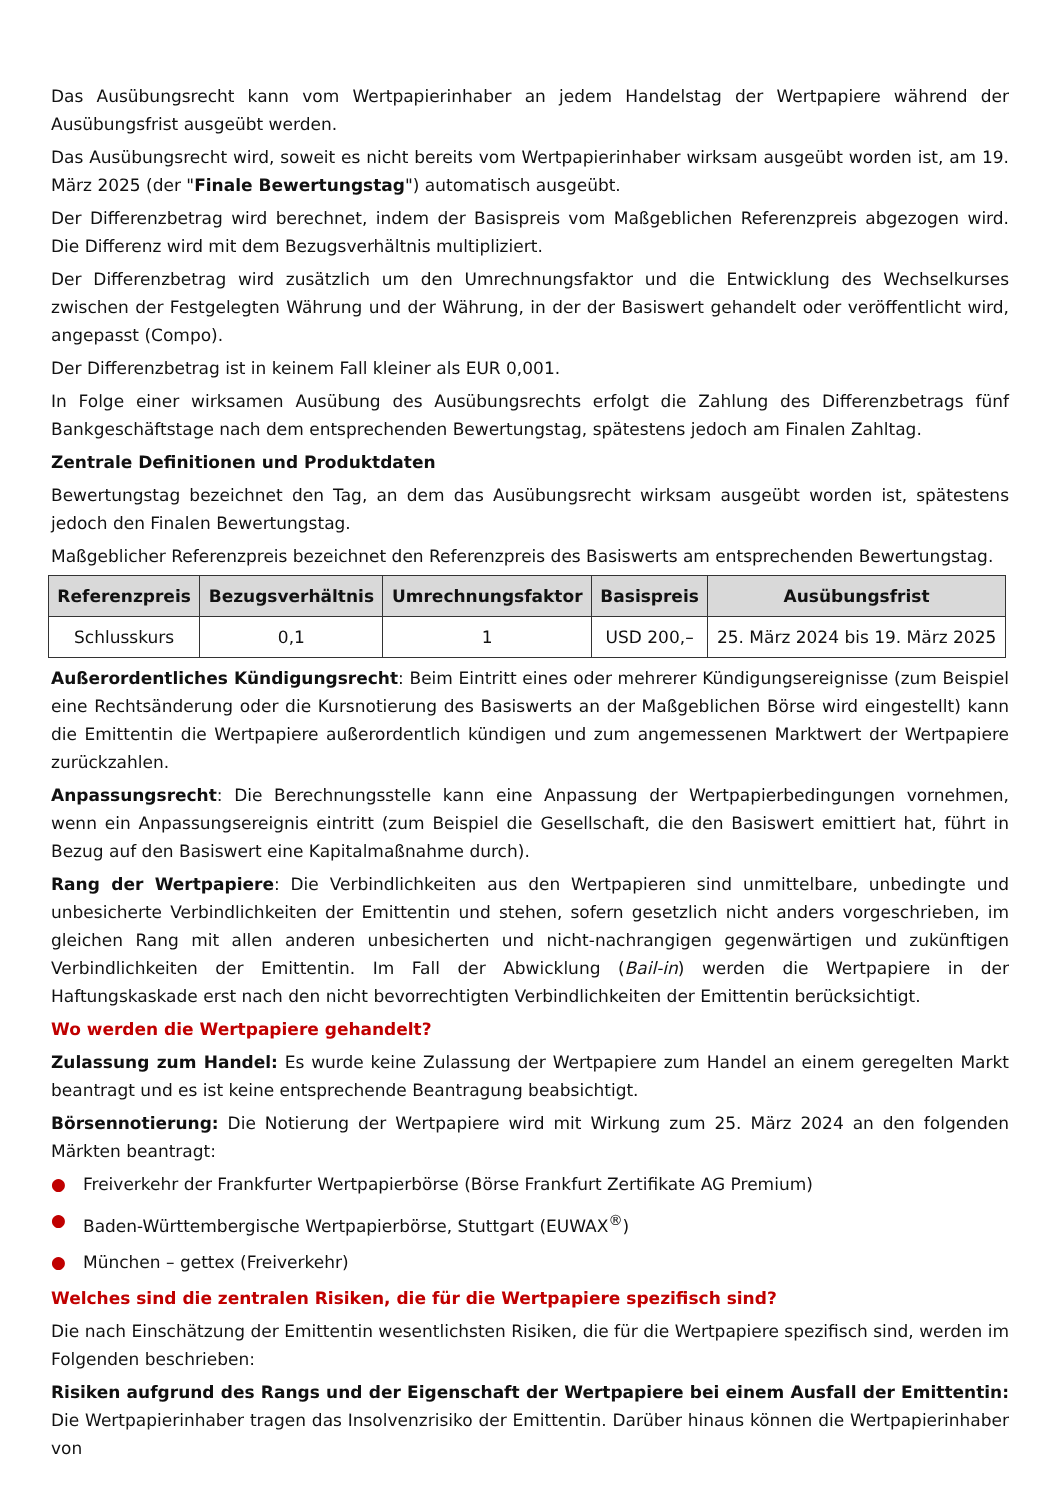Das Ausübungsrecht kann vom Wertpapierinhaber an jedem Handelstag der Wertpapiere während der Ausübungsfrist ausgeübt werden.
Das Ausübungsrecht wird, soweit es nicht bereits vom Wertpapierinhaber wirksam ausgeübt worden ist, am 19. März 2025 (der "Finale Bewertungstag") automatisch ausgeübt.
Der Differenzbetrag wird berechnet, indem der Basispreis vom Maßgeblichen Referenzpreis abgezogen wird. Die Differenz wird mit dem Bezugsverhältnis multipliziert.
Der Differenzbetrag wird zusätzlich um den Umrechnungsfaktor und die Entwicklung des Wechselkurses zwischen der Festgelegten Währung und der Währung, in der der Basiswert gehandelt oder veröffentlicht wird, angepasst (Compo).
Der Differenzbetrag ist in keinem Fall kleiner als EUR 0,001.
In Folge einer wirksamen Ausübung des Ausübungsrechts erfolgt die Zahlung des Differenzbetrags fünf Bankgeschäftstage nach dem entsprechenden Bewertungstag, spätestens jedoch am Finalen Zahltag.
Zentrale Definitionen und Produktdaten
Bewertungstag bezeichnet den Tag, an dem das Ausübungsrecht wirksam ausgeübt worden ist, spätestens jedoch den Finalen Bewertungstag.
Maßgeblicher Referenzpreis bezeichnet den Referenzpreis des Basiswerts am entsprechenden Bewertungstag.
| Referenzpreis | Bezugsverhältnis | Umrechnungsfaktor | Basispreis | Ausübungsfrist |
| --- | --- | --- | --- | --- |
| Schlusskurs | 0,1 | 1 | USD 200,– | 25. März 2024 bis 19. März 2025 |
Außerordentliches Kündigungsrecht: Beim Eintritt eines oder mehrerer Kündigungsereignisse (zum Beispiel eine Rechtsänderung oder die Kursnotierung des Basiswerts an der Maßgeblichen Börse wird eingestellt) kann die Emittentin die Wertpapiere außerordentlich kündigen und zum angemessenen Marktwert der Wertpapiere zurückzahlen.
Anpassungsrecht: Die Berechnungsstelle kann eine Anpassung der Wertpapierbedingungen vornehmen, wenn ein Anpassungsereignis eintritt (zum Beispiel die Gesellschaft, die den Basiswert emittiert hat, führt in Bezug auf den Basiswert eine Kapitalmaßnahme durch).
Rang der Wertpapiere: Die Verbindlichkeiten aus den Wertpapieren sind unmittelbare, unbedingte und unbesicherte Verbindlichkeiten der Emittentin und stehen, sofern gesetzlich nicht anders vorgeschrieben, im gleichen Rang mit allen anderen unbesicherten und nicht-nachrangigen gegenwärtigen und zukünftigen Verbindlichkeiten der Emittentin. Im Fall der Abwicklung (Bail-in) werden die Wertpapiere in der Haftungskaskade erst nach den nicht bevorrechtigten Verbindlichkeiten der Emittentin berücksichtigt.
Wo werden die Wertpapiere gehandelt?
Zulassung zum Handel: Es wurde keine Zulassung der Wertpapiere zum Handel an einem geregelten Markt beantragt und es ist keine entsprechende Beantragung beabsichtigt.
Börsennotierung: Die Notierung der Wertpapiere wird mit Wirkung zum 25. März 2024 an den folgenden Märkten beantragt:
● Freiverkehr der Frankfurter Wertpapierbörse (Börse Frankfurt Zertifikate AG Premium)
● Baden-Württembergische Wertpapierbörse, Stuttgart (EUWAX<sup>®</sup>)
● München – gettex (Freiverkehr)
Welches sind die zentralen Risiken, die für die Wertpapiere spezifisch sind?
Die nach Einschätzung der Emittentin wesentlichsten Risiken, die für die Wertpapiere spezifisch sind, werden im Folgenden beschrieben:
Risiken aufgrund des Rangs und der Eigenschaft der Wertpapiere bei einem Ausfall der Emittentin: Die Wertpapierinhaber tragen das Insolvenzrisiko der Emittentin. Darüber hinaus können die Wertpapierinhaber von